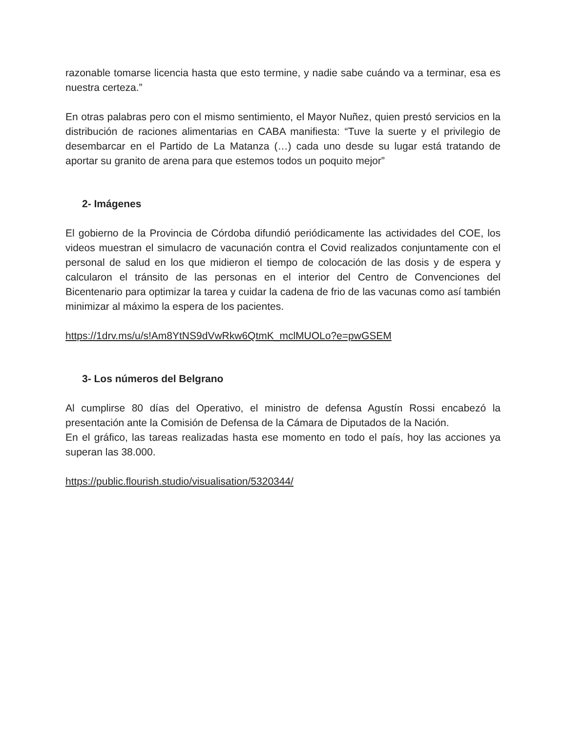razonable tomarse licencia hasta que esto termine, y nadie sabe cuándo va a terminar, esa es nuestra certeza.”
En otras palabras pero con el mismo sentimiento, el Mayor Nuñez, quien prestó servicios en la distribución de raciones alimentarias en CABA manifiesta: “Tuve la suerte y el privilegio de desembarcar en el Partido de La Matanza (…) cada uno desde su lugar está tratando de aportar su granito de arena para que estemos todos un poquito mejor”
2- Imágenes
El gobierno de la Provincia de Córdoba difundió periódicamente las actividades del COE, los videos muestran el simulacro de vacunación contra el Covid realizados conjuntamente con el personal de salud en los que midieron el tiempo de colocación de las dosis y de espera y calcularon el tránsito de las personas en el interior del Centro de Convenciones del Bicentenario para optimizar la tarea y cuidar la cadena de frio de las vacunas como así también minimizar al máximo la espera de los pacientes.
https://1drv.ms/u/s!Am8YtNS9dVwRkw6QtmK_mclMUOLo?e=pwGSEM
3- Los números del Belgrano
Al cumplirse 80 días del Operativo, el ministro de defensa Agustín Rossi encabezó la presentación ante la Comisión de Defensa de la Cámara de Diputados de la Nación.
En el gráfico, las tareas realizadas hasta ese momento en todo el país, hoy las acciones ya superan las 38.000.
https://public.flourish.studio/visualisation/5320344/